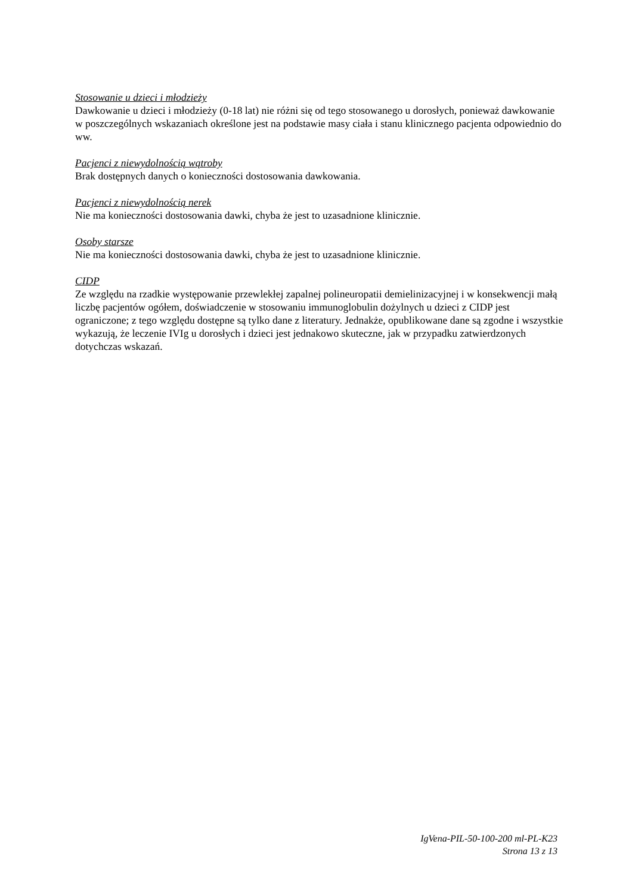Stosowanie u dzieci i młodzieży
Dawkowanie u dzieci i młodzieży (0-18 lat) nie różni się od tego stosowanego u dorosłych, ponieważ dawkowanie w poszczególnych wskazaniach określone jest na podstawie masy ciała i stanu klinicznego pacjenta odpowiednio do ww.
Pacjenci z niewydolnością wątroby
Brak dostępnych danych o konieczności dostosowania dawkowania.
Pacjenci z niewydolnością nerek
Nie ma konieczności dostosowania dawki, chyba że jest to uzasadnione klinicznie.
Osoby starsze
Nie ma konieczności dostosowania dawki, chyba że jest to uzasadnione klinicznie.
CIDP
Ze względu na rzadkie występowanie przewlekłej zapalnej polineuropatii demielinizacyjnej i w konsekwencji małą liczbę pacjentów ogółem, doświadczenie w stosowaniu immunoglobulin dożylnych u dzieci z CIDP jest ograniczone; z tego względu dostępne są tylko dane z literatury. Jednakże, opublikowane dane są zgodne i wszystkie wykazują, że leczenie IVIg u dorosłych i dzieci jest jednakowo skuteczne, jak w przypadku zatwierdzonych dotychczas wskazań.
IgVena-PIL-50-100-200 ml-PL-K23
Strona 13 z 13